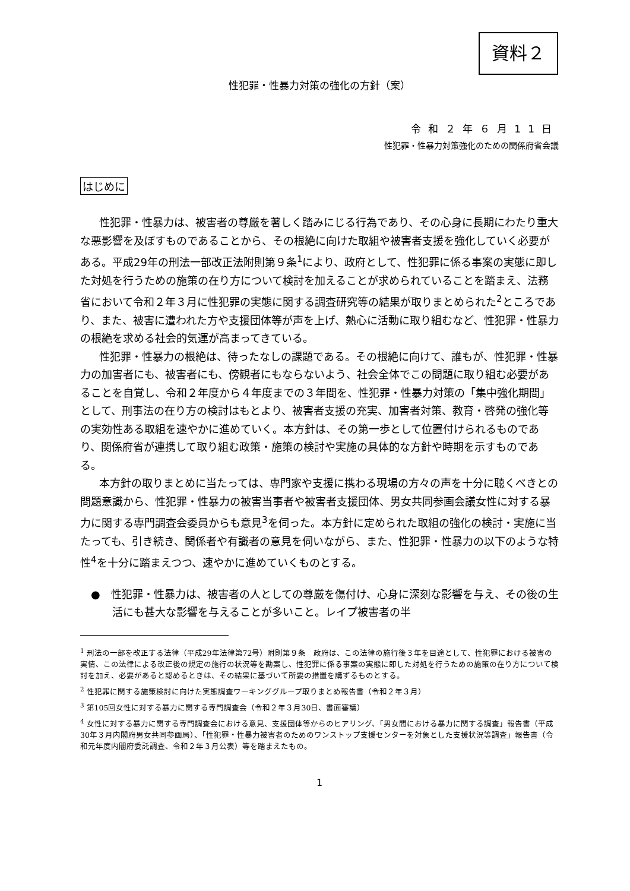資料２
性犯罪・性暴力対策の強化の方針（案）
令和２年６月11日
性犯罪・性暴力対策強化のための関係府省会議
はじめに
性犯罪・性暴力は、被害者の尊厳を著しく踏みにじる行為であり、その心身に長期にわたり重大な悪影響を及ぼすものであることから、その根絶に向けた取組や被害者支援を強化していく必要がある。平成29年の刑法一部改正法附則第９条<sup>1</sup>により、政府として、性犯罪に係る事案の実態に即した対処を行うための施策の在り方について検討を加えることが求められていることを踏まえ、法務省において令和２年３月に性犯罪の実態に関する調査研究等の結果が取りまとめられた<sup>2</sup>ところであり、また、被害に遭われた方や支援団体等が声を上げ、熱心に活動に取り組むなど、性犯罪・性暴力の根絶を求める社会的気運が高まってきている。
性犯罪・性暴力の根絶は、待ったなしの課題である。その根絶に向けて、誰もが、性犯罪・性暴力の加害者にも、被害者にも、傍観者にもならないよう、社会全体でこの問題に取り組む必要があることを自覚し、令和２年度から４年度までの３年間を、性犯罪・性暴力対策の「集中強化期間」として、刑事法の在り方の検討はもとより、被害者支援の充実、加害者対策、教育・啓発の強化等の実効性ある取組を速やかに進めていく。本方針は、その第一歩として位置付けられるものであり、関係府省が連携して取り組む政策・施策の検討や実施の具体的な方針や時期を示すものである。
本方針の取りまとめに当たっては、専門家や支援に携わる現場の方々の声を十分に聴くべきとの問題意識から、性犯罪・性暴力の被害当事者や被害者支援団体、男女共同参画会議女性に対する暴力に関する専門調査会委員からも意見<sup>3</sup>を伺った。本方針に定められた取組の強化の検討・実施に当たっても、引き続き、関係者や有識者の意見を伺いながら、また、性犯罪・性暴力の以下のような特性<sup>4</sup>を十分に踏まえつつ、速やかに進めていくものとする。
●　性犯罪・性暴力は、被害者の人としての尊厳を傷付け、心身に深刻な影響を与え、その後の生活にも甚大な影響を与えることが多いこと。レイプ被害者の半
<sup>1</sup> 刑法の一部を改正する法律（平成29年法律第72号）附則第９条　政府は、この法律の施行後３年を目途として、性犯罪における被害の実情、この法律による改正後の規定の施行の状況等を勘案し、性犯罪に係る事案の実態に即した対処を行うための施策の在り方について検討を加え、必要があると認めるときは、その結果に基づいて所要の措置を講ずるものとする。
<sup>2</sup> 性犯罪に関する施策検討に向けた実態調査ワーキンググループ取りまとめ報告書（令和２年３月）
<sup>3</sup> 第105回女性に対する暴力に関する専門調査会（令和２年３月30日、書面審議）
<sup>4</sup> 女性に対する暴力に関する専門調査会における意見、支援団体等からのヒアリング、「男女間における暴力に関する調査」報告書（平成30年３月内閣府男女共同参画局）、「性犯罪・性暴力被害者のためのワンストップ支援センターを対象とした支援状況等調査」報告書（令和元年度内閣府委託調査、令和２年３月公表）等を踏まえたもの。
1